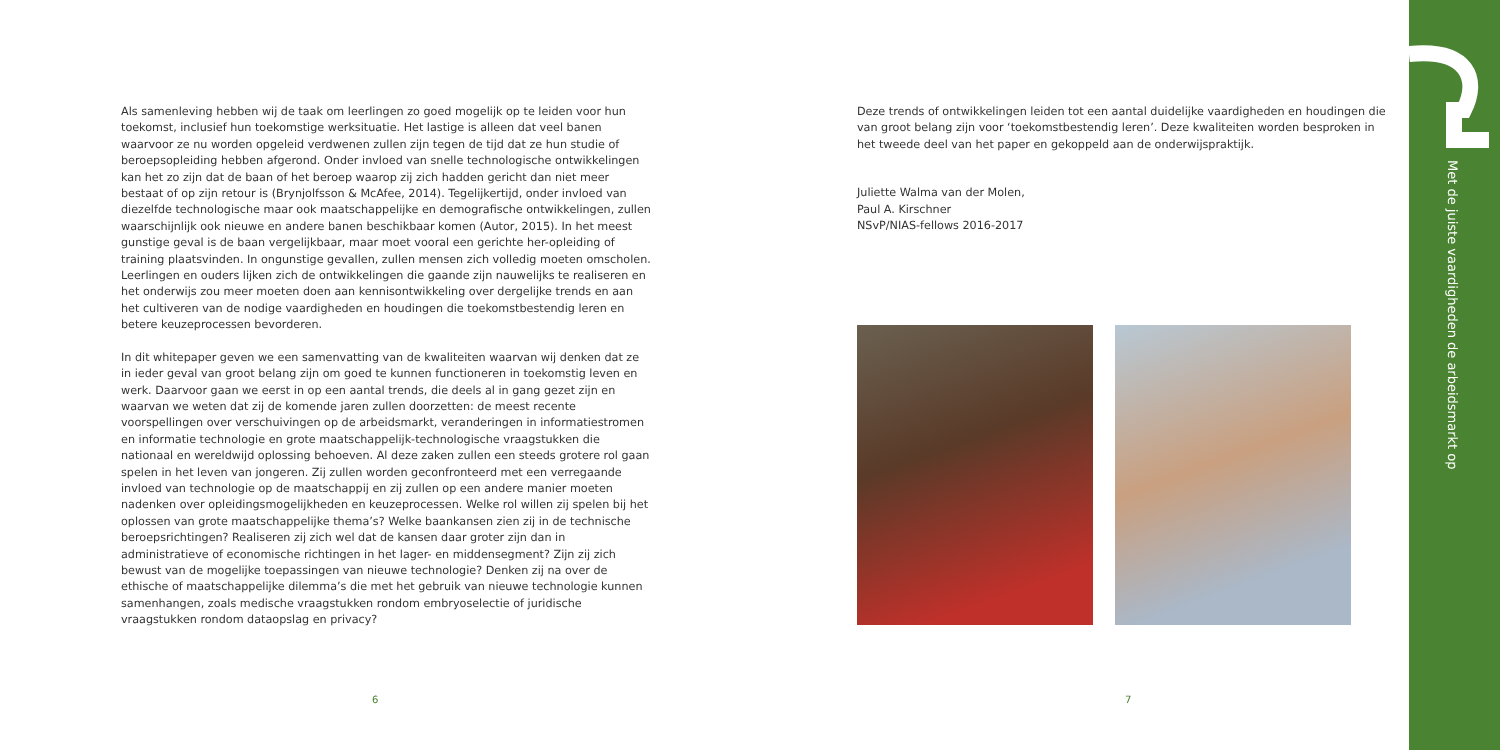Als samenleving hebben wij de taak om leerlingen zo goed mogelijk op te leiden voor hun toekomst, inclusief hun toekomstige werksituatie. Het lastige is alleen dat veel banen waarvoor ze nu worden opgeleid verdwenen zullen zijn tegen de tijd dat ze hun studie of beroepsopleiding hebben afgerond. Onder invloed van snelle technologische ontwikkelingen kan het zo zijn dat de baan of het beroep waarop zij zich hadden gericht dan niet meer bestaat of op zijn retour is (Brynjolfsson & McAfee, 2014). Tegelijkertijd, onder invloed van diezelfde technologische maar ook maatschappelijke en demografische ontwikkelingen, zullen waarschijnlijk ook nieuwe en andere banen beschikbaar komen (Autor, 2015). In het meest gunstige geval is de baan vergelijkbaar, maar moet vooral een gerichte her-opleiding of training plaatsvinden. In ongunstige gevallen, zullen mensen zich volledig moeten omscholen. Leerlingen en ouders lijken zich de ontwikkelingen die gaande zijn nauwelijks te realiseren en het onderwijs zou meer moeten doen aan kennisontwikkeling over dergelijke trends en aan het cultiveren van de nodige vaardigheden en houdingen die toekomstbestendig leren en betere keuzeprocessen bevorderen.
In dit whitepaper geven we een samenvatting van de kwaliteiten waarvan wij denken dat ze in ieder geval van groot belang zijn om goed te kunnen functioneren in toekomstig leven en werk. Daarvoor gaan we eerst in op een aantal trends, die deels al in gang gezet zijn en waarvan we weten dat zij de komende jaren zullen doorzetten: de meest recente voorspellingen over verschuivingen op de arbeidsmarkt, veranderingen in informatiestromen en informatie technologie en grote maatschappelijk-technologische vraagstukken die nationaal en wereldwijd oplossing behoeven. Al deze zaken zullen een steeds grotere rol gaan spelen in het leven van jongeren. Zij zullen worden geconfronteerd met een verregaande invloed van technologie op de maatschappij en zij zullen op een andere manier moeten nadenken over opleidingsmogelijkheden en keuzeprocessen. Welke rol willen zij spelen bij het oplossen van grote maatschappelijke thema’s? Welke baankansen zien zij in de technische beroepsrichtingen? Realiseren zij zich wel dat de kansen daar groter zijn dan in administratieve of economische richtingen in het lager- en middensegment? Zijn zij zich bewust van de mogelijke toepassingen van nieuwe technologie? Denken zij na over de ethische of maatschappelijke dilemma’s die met het gebruik van nieuwe technologie kunnen samenhangen, zoals medische vraagstukken rondom embryoselectie of juridische vraagstukken rondom dataopslag en privacy?
6
Deze trends of ontwikkelingen leiden tot een aantal duidelijke vaardigheden en houdingen die van groot belang zijn voor ‘toekomstbestendig leren’. Deze kwaliteiten worden besproken in het tweede deel van het paper en gekoppeld aan de onderwijspraktijk.
Juliette Walma van der Molen,
Paul A. Kirschner
NSvP/NIAS-fellows 2016-2017
7
Met de juiste vaardigheden de arbeidsmarkt op